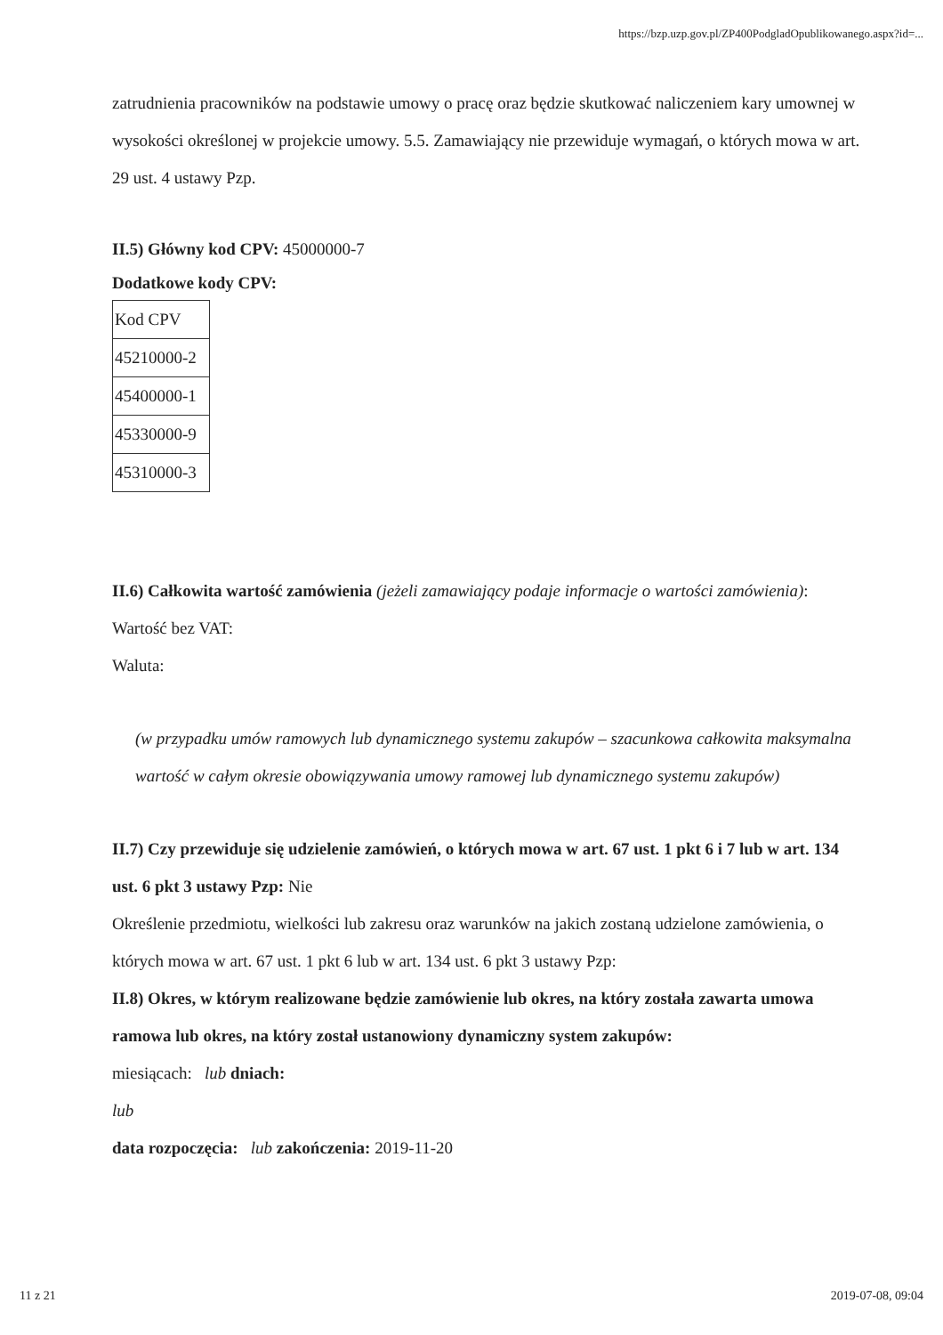https://bzp.uzp.gov.pl/ZP400PodgladOpublikowanego.aspx?id=...
zatrudnienia pracowników na podstawie umowy o pracę oraz będzie skutkować naliczeniem kary umownej w wysokości określonej w projekcie umowy. 5.5. Zamawiający nie przewiduje wymagań, o których mowa w art. 29 ust. 4 ustawy Pzp.
II.5) Główny kod CPV: 45000000-7
Dodatkowe kody CPV:
| Kod CPV |
| 45210000-2 |
| 45400000-1 |
| 45330000-9 |
| 45310000-3 |
II.6) Całkowita wartość zamówienia (jeżeli zamawiający podaje informacje o wartości zamówienia):
Wartość bez VAT:
Waluta:
(w przypadku umów ramowych lub dynamicznego systemu zakupów – szacunkowa całkowita maksymalna wartość w całym okresie obowiązywania umowy ramowej lub dynamicznego systemu zakupów)
II.7) Czy przewiduje się udzielenie zamówień, o których mowa w art. 67 ust. 1 pkt 6 i 7 lub w art. 134 ust. 6 pkt 3 ustawy Pzp: Nie
Określenie przedmiotu, wielkości lub zakresu oraz warunków na jakich zostaną udzielone zamówienia, o których mowa w art. 67 ust. 1 pkt 6 lub w art. 134 ust. 6 pkt 3 ustawy Pzp:
II.8) Okres, w którym realizowane będzie zamówienie lub okres, na który została zawarta umowa ramowa lub okres, na który został ustanowiony dynamiczny system zakupów:
miesiącach: lub dniach:
lub
data rozpoczęcia: lub zakończenia: 2019-11-20
11 z 21 2019-07-08, 09:04